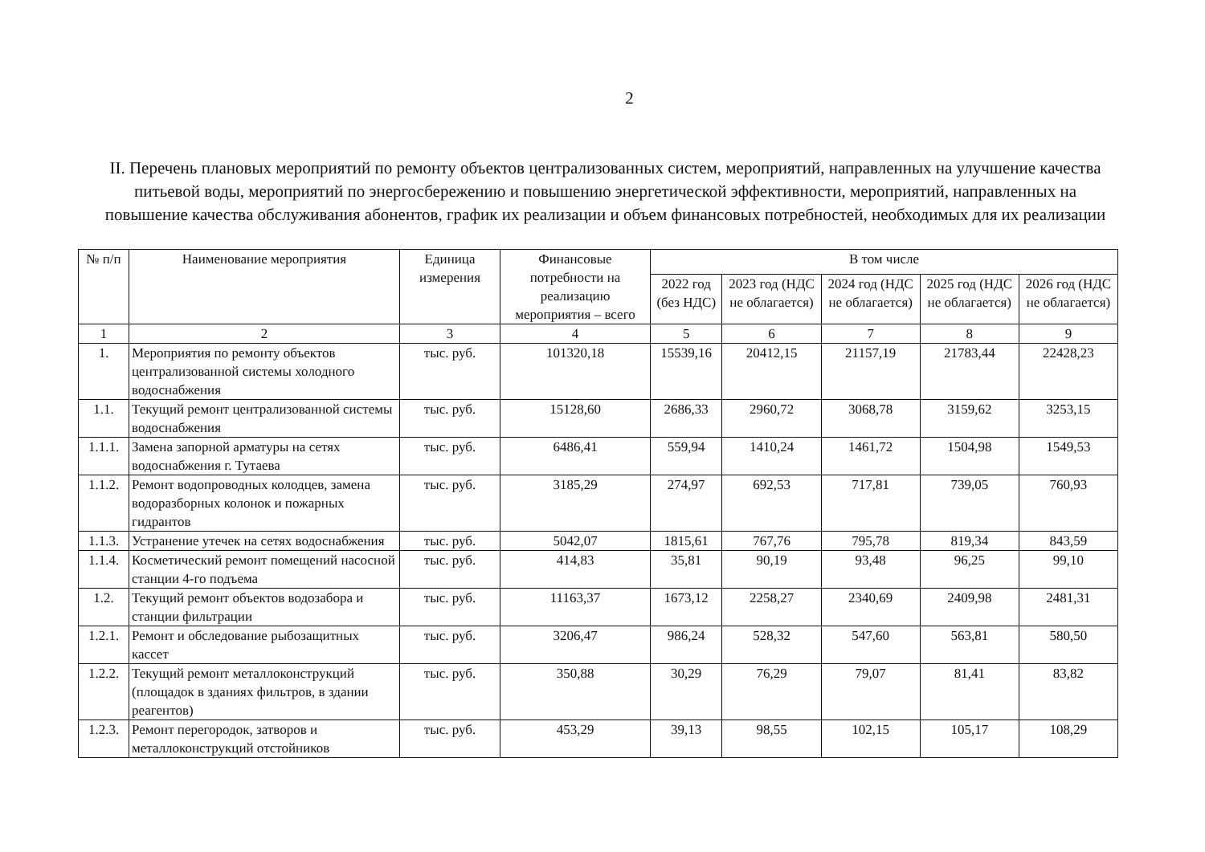2
II. Перечень плановых мероприятий по ремонту объектов централизованных систем, мероприятий, направленных на улучшение качества питьевой воды, мероприятий по энергосбережению и повышению энергетической эффективности, мероприятий, направленных на повышение качества обслуживания абонентов, график их реализации и объем финансовых потребностей, необходимых для их реализации
| № п/п | Наименование мероприятия | Единица измерения | Финансовые потребности на реализацию мероприятия – всего | В том числе | | | | |
| --- | --- | --- | --- | --- | --- | --- | --- | --- |
| | | | | 2022 год (без НДС) | 2023 год (НДС не облагается) | 2024 год (НДС не облагается) | 2025 год (НДС не облагается) | 2026 год (НДС не облагается) |
| 1 | 2 | 3 | 4 | 5 | 6 | 7 | 8 | 9 |
| 1. | Мероприятия по ремонту объектов централизованной системы холодного водоснабжения | тыс. руб. | 101320,18 | 15539,16 | 20412,15 | 21157,19 | 21783,44 | 22428,23 |
| 1.1. | Текущий ремонт централизованной системы водоснабжения | тыс. руб. | 15128,60 | 2686,33 | 2960,72 | 3068,78 | 3159,62 | 3253,15 |
| 1.1.1. | Замена запорной арматуры на сетях водоснабжения г. Тутаева | тыс. руб. | 6486,41 | 559,94 | 1410,24 | 1461,72 | 1504,98 | 1549,53 |
| 1.1.2. | Ремонт водопроводных колодцев, замена водоразборных колонок и пожарных гидрантов | тыс. руб. | 3185,29 | 274,97 | 692,53 | 717,81 | 739,05 | 760,93 |
| 1.1.3. | Устранение утечек на сетях водоснабжения | тыс. руб. | 5042,07 | 1815,61 | 767,76 | 795,78 | 819,34 | 843,59 |
| 1.1.4. | Косметический ремонт помещений насосной станции 4-го подъема | тыс. руб. | 414,83 | 35,81 | 90,19 | 93,48 | 96,25 | 99,10 |
| 1.2. | Текущий ремонт объектов водозабора и станции фильтрации | тыс. руб. | 11163,37 | 1673,12 | 2258,27 | 2340,69 | 2409,98 | 2481,31 |
| 1.2.1. | Ремонт и обследование рыбозащитных кассет | тыс. руб. | 3206,47 | 986,24 | 528,32 | 547,60 | 563,81 | 580,50 |
| 1.2.2. | Текущий ремонт металлоконструкций (площадок в зданиях фильтров, в здании реагентов) | тыс. руб. | 350,88 | 30,29 | 76,29 | 79,07 | 81,41 | 83,82 |
| 1.2.3. | Ремонт перегородок, затворов и металлоконструкций отстойников | тыс. руб. | 453,29 | 39,13 | 98,55 | 102,15 | 105,17 | 108,29 |